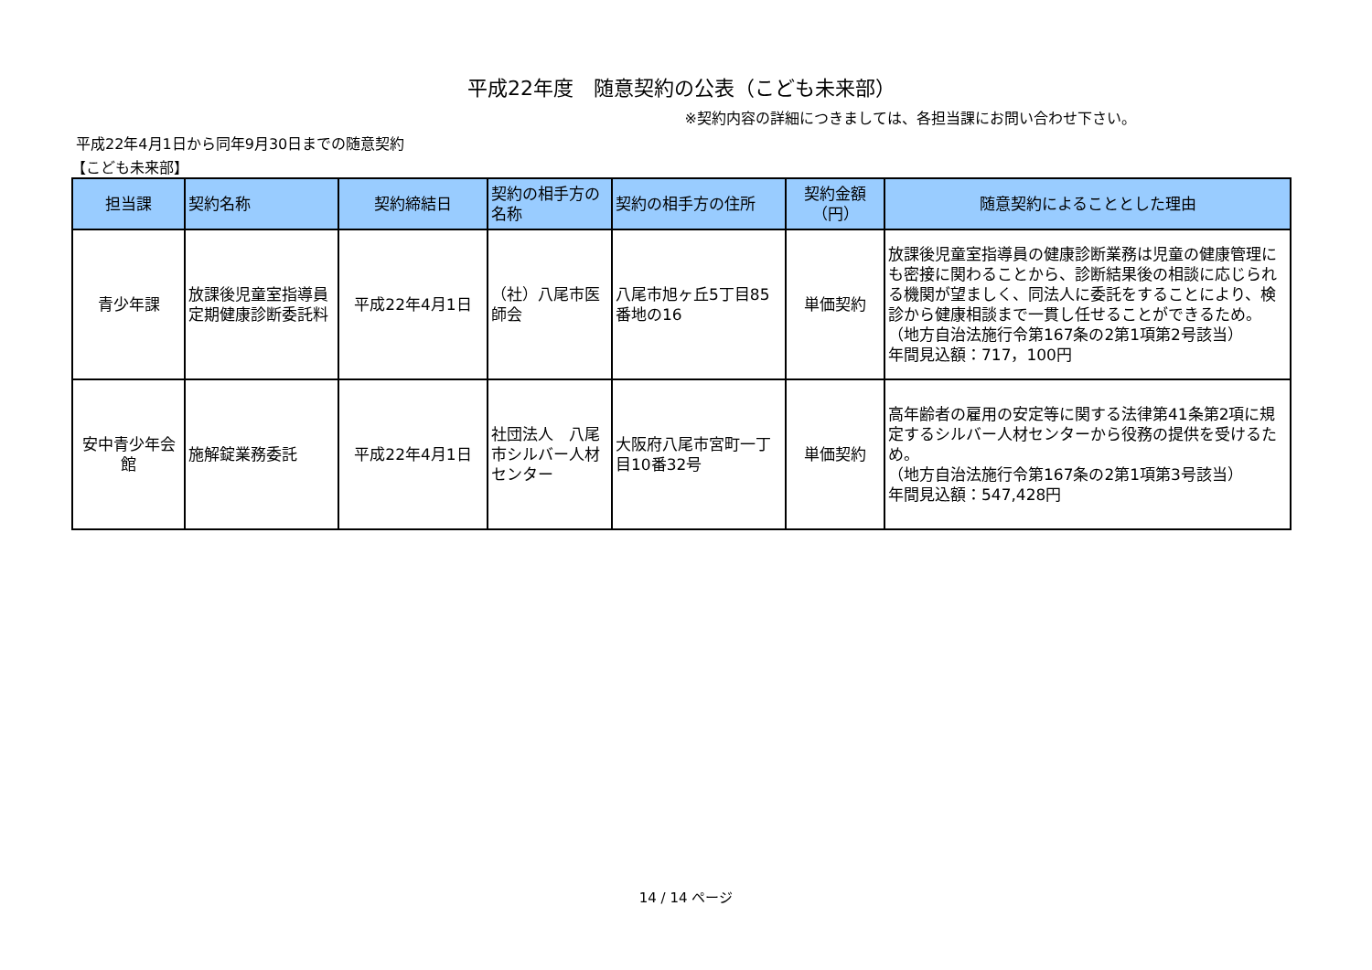平成22年度　随意契約の公表（こども未来部）
※契約内容の詳細につきましては、各担当課にお問い合わせ下さい。
平成22年4月1日から同年9月30日までの随意契約
【こども未来部】
| 担当課 | 契約名称 | 契約締結日 | 契約の相手方の名称 | 契約の相手方の住所 | 契約金額（円） | 随意契約によることとした理由 |
| --- | --- | --- | --- | --- | --- | --- |
| 青少年課 | 放課後児童室指導員定期健康診断委託料 | 平成22年4月1日 | （社）八尾市医師会 | 八尾市旭ヶ丘5丁目85番地の16 | 単価契約 | 放課後児童室指導員の健康診断業務は児童の健康管理にも密接に関わることから、診断結果後の相談に応じられる機関が望ましく、同法人に委託をすることにより、検診から健康相談まで一貫し任せることができるため。 （地方自治法施行令第167条の2第1項第2号該当） 年間見込額：717，100円 |
| 安中青少年会館 | 施解錠業務委託 | 平成22年4月1日 | 社団法人 八尾市シルバー人材センター | 大阪府八尾市宮町一丁目10番32号 | 単価契約 | 高年齢者の雇用の安定等に関する法律第41条第2項に規定するシルバー人材センターから役務の提供を受けるため。 （地方自治法施行令第167条の2第1項第3号該当） 年間見込額：547,428円 |
14 / 14 ページ